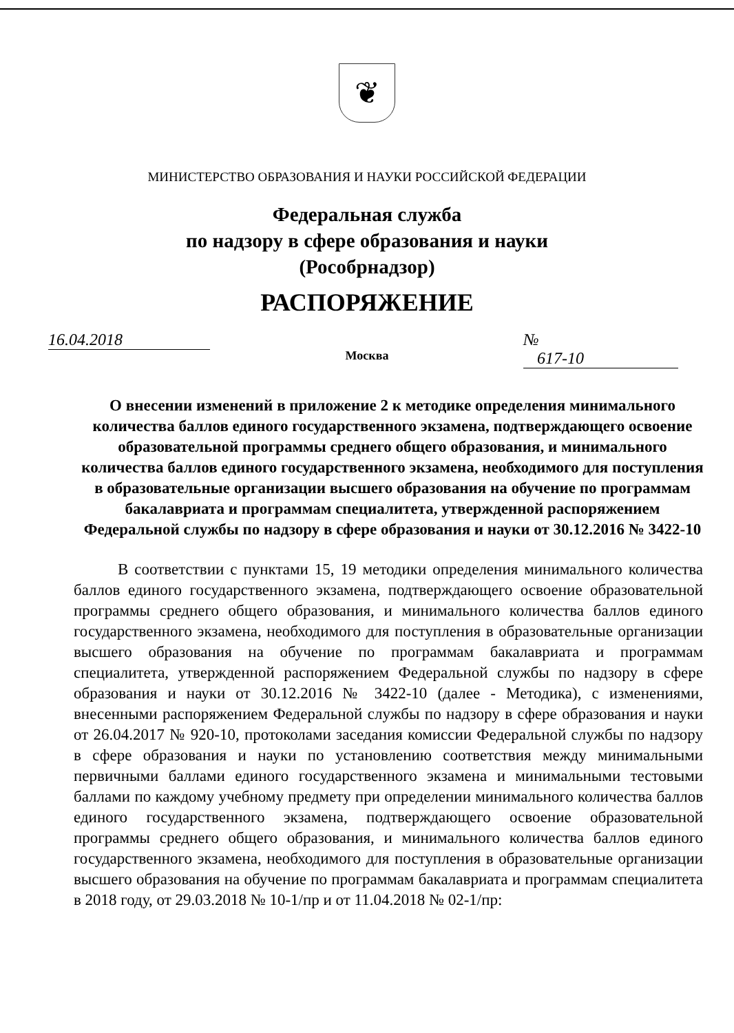❦
МИНИСТЕРСТВО ОБРАЗОВАНИЯ И НАУКИ РОССИЙСКОЙ ФЕДЕРАЦИИ
Федеральная служба
по надзору в сфере образования и науки
(Рособрнадзор)
РАСПОРЯЖЕНИЕ
16.04.2018 № 617-10
Москва
О внесении изменений в приложение 2 к методике определения минимального количества баллов единого государственного экзамена, подтверждающего освоение образовательной программы среднего общего образования, и минимального количества баллов единого государственного экзамена, необходимого для поступления в образовательные организации высшего образования на обучение по программам бакалавриата и программам специалитета, утвержденной распоряжением Федеральной службы по надзору в сфере образования и науки от 30.12.2016 № 3422-10
В соответствии с пунктами 15, 19 методики определения минимального количества баллов единого государственного экзамена, подтверждающего освоение образовательной программы среднего общего образования, и минимального количества баллов единого государственного экзамена, необходимого для поступления в образовательные организации высшего образования на обучение по программам бакалавриата и программам специалитета, утвержденной распоряжением Федеральной службы по надзору в сфере образования и науки от 30.12.2016 № 3422-10 (далее - Методика), с изменениями, внесенными распоряжением Федеральной службы по надзору в сфере образования и науки от 26.04.2017 № 920-10, протоколами заседания комиссии Федеральной службы по надзору в сфере образования и науки по установлению соответствия между минимальными первичными баллами единого государственного экзамена и минимальными тестовыми баллами по каждому учебному предмету при определении минимального количества баллов единого государственного экзамена, подтверждающего освоение образовательной программы среднего общего образования, и минимального количества баллов единого государственного экзамена, необходимого для поступления в образовательные организации высшего образования на обучение по программам бакалавриата и программам специалитета в 2018 году, от 29.03.2018 № 10-1/пр и от 11.04.2018 № 02-1/пр: